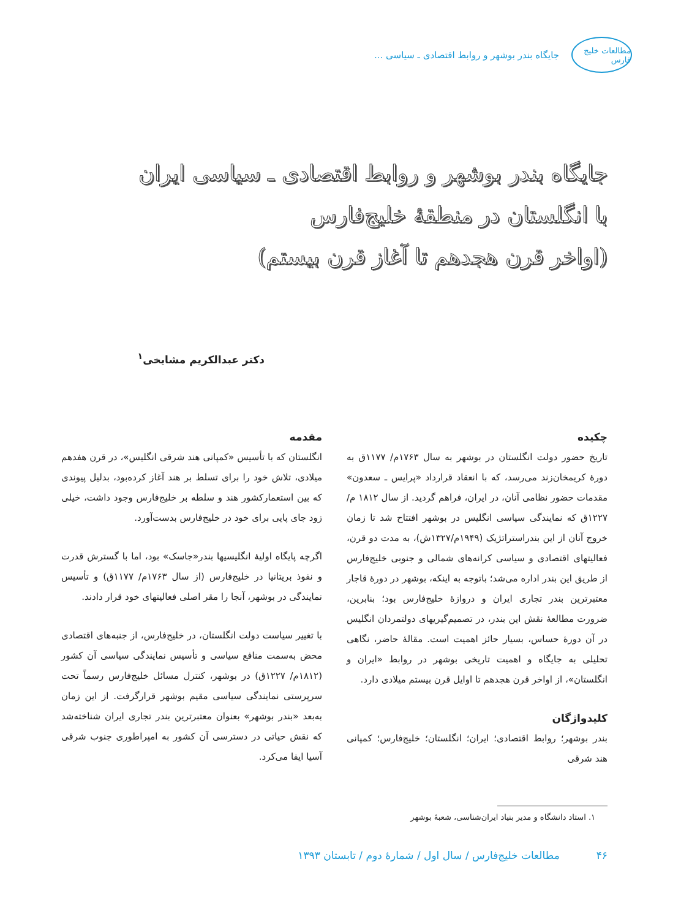مطالعات خلیج فارس
جایگاه بندر بوشهر و روابط اقتصادی ـ سیاسی ...
جایگاه بندر بوشهر و روابط اقتصادی ـ سیاسی ایران
با انگلستان در منطقهٔ خلیج‌فارس
(اواخر قرن هجدهم تا آغاز قرن بیستم)
دکتر عبدالکریم مشایخی<sup>۱</sup>
چکیده
تاریخ حضور دولت انگلستان در بوشهر به سال ۱۷۶۳م/ ۱۱۷۷ق به دورهٔ کریمخان‌زند می‌رسد، که با انعقاد قرارداد «پرایس ـ سعدون» مقدمات حضور نظامی آنان، در ایران، فراهم گردید. از سال ۱۸۱۲ م/ ۱۲۲۷ق که نمایندگی سیاسی انگلیس در بوشهر افتتاح شد تا زمان خروج آنان از این بندراستراتژیک (۱۹۴۹م/۱۳۲۷ش)، به مدت دو قرن، فعالیتهای اقتصادی و سیاسی کرانه‌های شمالی و جنوبی خلیج‌فارس از طریق این بندر اداره می‌شد؛ باتوجه به اینکه، بوشهر در دورهٔ قاجار معتبرترین بندر تجاری ایران و دروازهٔ خلیج‌فارس بود؛ بنابرین، ضرورت مطالعهٔ نقش این بندر، در تصمیم‌گیریهای دولتمردان انگلیس در آن دورهٔ حساس، بسیار حائز اهمیت است. مقالهٔ حاضر، نگاهی تحلیلی به جایگاه و اهمیت تاریخی بوشهر در روابط «ایران و انگلستان»، از اواخر قرن هجدهم تا اوایل قرن بیستم میلادی دارد.
کلیدواژگان
بندر بوشهر؛ روابط اقتصادی؛ ایران؛ انگلستان؛ خلیج‌فارس؛ کمپانی هند شرقی
مقدمه
انگلستان که با تأسیس «کمپانی هند شرقی انگلیس»، در قرن هفدهم میلادی، تلاش خود را برای تسلط بر هند آغاز کرده‌بود، بدلیل پیوندی که بین استعمارکشور هند و سلطه بر خلیج‌فارس وجود داشت، خیلی زود جای پایی برای خود در خلیج‌فارس بدست‌آورد.
اگرچه پایگاه اولیهٔ انگلیسیها بندر«جاسک» بود، اما با گسترش قدرت و نفوذ بریتانیا در خلیج‌فارس (از سال ۱۷۶۳م/ ۱۱۷۷ق) و تأسیس نمایندگی در بوشهر، آنجا را مقر اصلی فعالیتهای خود قرار دادند.
با تغییر سیاست دولت انگلستان، در خلیج‌فارس، از جنبه‌های اقتصادی محض به‌سمت منافع سیاسی و تأسیس نمایندگی سیاسی آن کشور (۱۸۱۲م/ ۱۲۲۷ق) در بوشهر، کنترل مسائل خلیج‌فارس رسماً تحت سرپرستی نمایندگی سیاسی مقیم بوشهر قرارگرفت. از این زمان به‌بعد «بندر بوشهر» بعنوان معتبرترین بندر تجاری ایران شناخته‌شد که نقش حیاتی در دسترسی آن کشور به امپراطوری جنوب شرقی آسیا ایفا می‌کرد.
۱. استاد دانشگاه و مدیر بنیاد ایران‌شناسی، شعبهٔ بوشهر
۴۶ مطالعات خلیج‌فارس / سال اول / شمارهٔ دوم / تابستان ۱۳۹۳